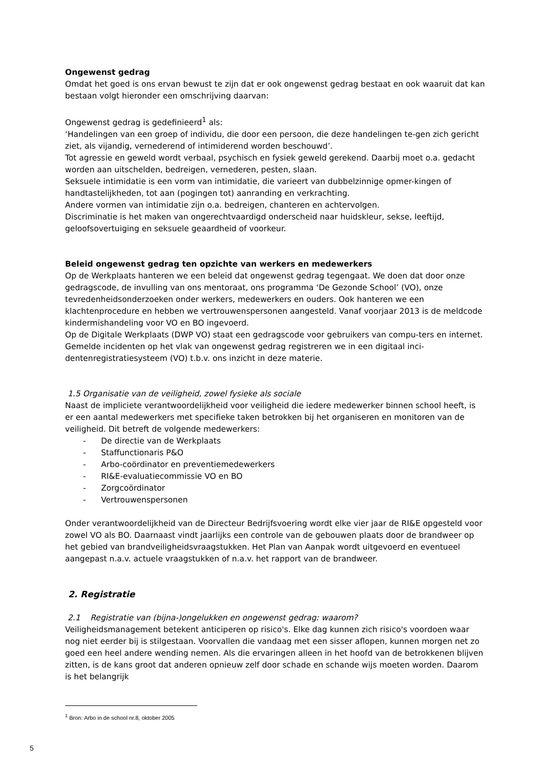Ongewenst gedrag
Omdat het goed is ons ervan bewust te zijn dat er ook ongewenst gedrag bestaat en ook waaruit dat kan bestaan volgt hieronder een omschrijving daarvan:
Ongewenst gedrag is gedefinieerd<sup>1</sup> als:
‘Handelingen van een groep of individu, die door een persoon, die deze handelingen te-gen zich gericht ziet, als vijandig, vernederend of intimiderend worden beschouwd’.
Tot agressie en geweld wordt verbaal, psychisch en fysiek geweld gerekend. Daarbij moet o.a. gedacht worden aan uitschelden, bedreigen, vernederen, pesten, slaan.
Seksuele intimidatie is een vorm van intimidatie, die varieert van dubbelzinnige opmer-kingen of handtastelijkheden, tot aan (pogingen tot) aanranding en verkrachting.
Andere vormen van intimidatie zijn o.a. bedreigen, chanteren en achtervolgen.
Discriminatie is het maken van ongerechtvaardigd onderscheid naar huidskleur, sekse, leeftijd, geloofsovertuiging en seksuele geaardheid of voorkeur.
Beleid ongewenst gedrag ten opzichte van werkers en medewerkers
Op de Werkplaats hanteren we een beleid dat ongewenst gedrag tegengaat. We doen dat door onze gedragscode, de invulling van ons mentoraat, ons programma ‘De Gezonde School’ (VO), onze tevredenheidsonderzoeken onder werkers, medewerkers en ouders. Ook hanteren we een klachtenprocedure en hebben we vertrouwenspersonen aangesteld. Vanaf voorjaar 2013 is de meldcode kindermishandeling voor VO en BO ingevoerd.
Op de Digitale Werkplaats (DWP VO) staat een gedragscode voor gebruikers van compu-ters en internet.
Gemelde incidenten op het vlak van ongewenst gedrag registreren we in een digitaal inci-dentenregistratiesysteem (VO) t.b.v. ons inzicht in deze materie.
1.5 Organisatie van de veiligheid, zowel fysieke als sociale
Naast de impliciete verantwoordelijkheid voor veiligheid die iedere medewerker binnen school heeft, is er een aantal medewerkers met specifieke taken betrokken bij het organiseren en monitoren van de veiligheid. Dit betreft de volgende medewerkers:
- De directie van de Werkplaats
- Staffunctionaris P&O
- Arbo-coördinator en preventiemedewerkers
- RI&E-evaluatiecommissie VO en BO
- Zorgcoördinator
- Vertrouwenspersonen
Onder verantwoordelijkheid van de Directeur Bedrijfsvoering wordt elke vier jaar de RI&E opgesteld voor zowel VO als BO. Daarnaast vindt jaarlijks een controle van de gebouwen plaats door de brandweer op het gebied van brandveiligheidsvraagstukken. Het Plan van Aanpak wordt uitgevoerd en eventueel aangepast n.a.v. actuele vraagstukken of n.a.v. het rapport van de brandweer.
2. Registratie
2.1 Registratie van (bijna-)ongelukken en ongewenst gedrag: waarom?
Veiligheidsmanagement betekent anticiperen op risico's. Elke dag kunnen zich risico's voordoen waar nog niet eerder bij is stilgestaan. Voorvallen die vandaag met een sisser aflopen, kunnen morgen net zo goed een heel andere wending nemen. Als die ervaringen alleen in het hoofd van de betrokkenen blijven zitten, is de kans groot dat anderen opnieuw zelf door schade en schande wijs moeten worden. Daarom is het belangrijk
<sup>1</sup> Bron: Arbo in de school nr.8, oktober 2005
5